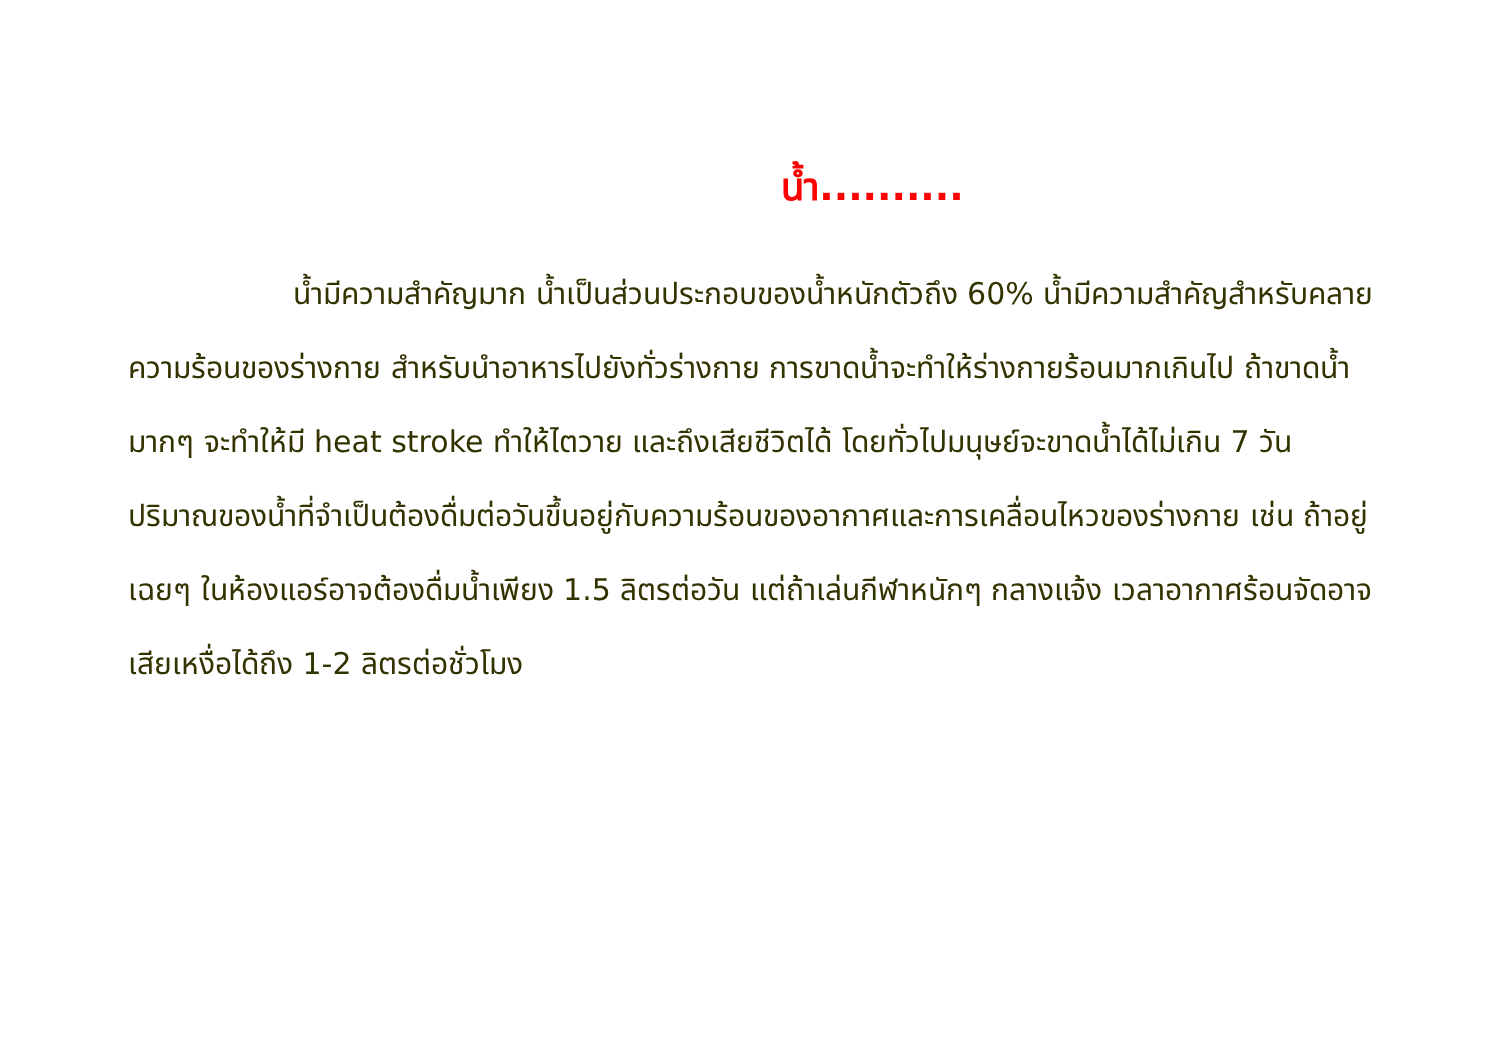น้ำ..........
น้ำมีความสำคัญมาก น้ำเป็นส่วนประกอบของน้ำหนักตัวถึง 60% น้ำมีความสำคัญสำหรับคลายความร้อนของร่างกาย สำหรับนำอาหารไปยังทั่วร่างกาย การขาดน้ำจะทำให้ร่างกายร้อนมากเกินไป ถ้าขาดน้ำมากๆ จะทำให้มี heat stroke ทำให้ไตวาย และถึงเสียชีวิตได้ โดยทั่วไปมนุษย์จะขาดน้ำได้ไม่เกิน 7 วัน ปริมาณของน้ำที่จำเป็นต้องดื่มต่อวันขึ้นอยู่กับความร้อนของอากาศและการเคลื่อนไหวของร่างกาย เช่น ถ้าอยู่เฉยๆ ในห้องแอร์อาจต้องดื่มน้ำเพียง 1.5 ลิตรต่อวัน แต่ถ้าเล่นกีฬาหนักๆ กลางแจ้ง เวลาอากาศร้อนจัดอาจเสียเหงื่อได้ถึง 1-2 ลิตรต่อชั่วโมง